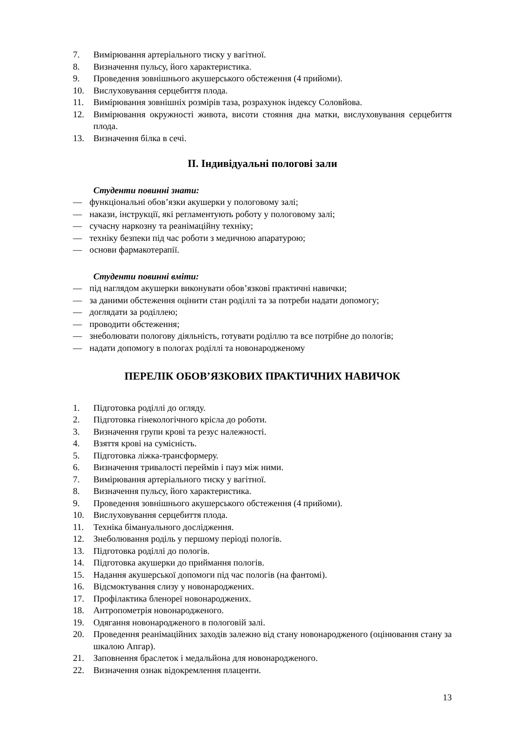7. Вимірювання артеріального тиску у вагітної.
8. Визначення пульсу, його характеристика.
9. Проведення зовнішнього акушерського обстеження (4 прийоми).
10. Вислуховування серцебиття плода.
11. Вимірювання зовнішніх розмірів таза, розрахунок індексу Соловйова.
12. Вимірювання окружності живота, висоти стояння дна матки, вислуховування серцебиття плода.
13. Визначення білка в сечі.
ІІ. Індивідуальні пологові зали
Студенти повинні знати:
— функціональні обов’язки акушерки у пологовому залі;
— накази, інструкції, які регламентують роботу у пологовому залі;
— сучасну наркозну та реанімаційну техніку;
— техніку безпеки під час роботи з медичною апаратурою;
— основи фармакотерапії.
Студенти повинні вміти:
— під наглядом акушерки виконувати обов’язкові практичні навички;
— за даними обстеження оцінити стан роділлі та за потреби надати допомогу;
— доглядати за роділлею;
— проводити обстеження;
— знеболювати пологову діяльність, готувати роділлю та все потрібне до пологів;
— надати допомогу в пологах роділлі та новонародженому
ПЕРЕЛІК ОБОВ’ЯЗКОВИХ ПРАКТИЧНИХ НАВИЧОК
1. Підготовка роділлі до огляду.
2. Підготовка гінекологічного крісла до роботи.
3. Визначення групи крові та резус належності.
4. Взяття крові на сумісність.
5. Підготовка ліжка-трансформеру.
6. Визначення тривалості переймів і пауз між ними.
7. Вимірювання артеріального тиску у вагітної.
8. Визначення пульсу, його характеристика.
9. Проведення зовнішнього акушерського обстеження (4 прийоми).
10. Вислуховування серцебиття плода.
11. Техніка бімануального дослідження.
12. Знеболювання роділь у першому періоді пологів.
13. Підготовка роділлі до пологів.
14. Підготовка акушерки до приймання пологів.
15. Надання акушерської допомоги під час пологів (на фантомі).
16. Відсмоктування слизу у новонароджених.
17. Профілактика бленореї новонароджених.
18. Антропометрія новонародженого.
19. Одягання новонародженого в пологовій залі.
20. Проведення реанімаційних заходів залежно від стану новонародженого (оцінювання стану за шкалою Апгар).
21. Заповнення браслеток і медальйона для новонародженого.
22. Визначення ознак відокремлення плаценти.
13